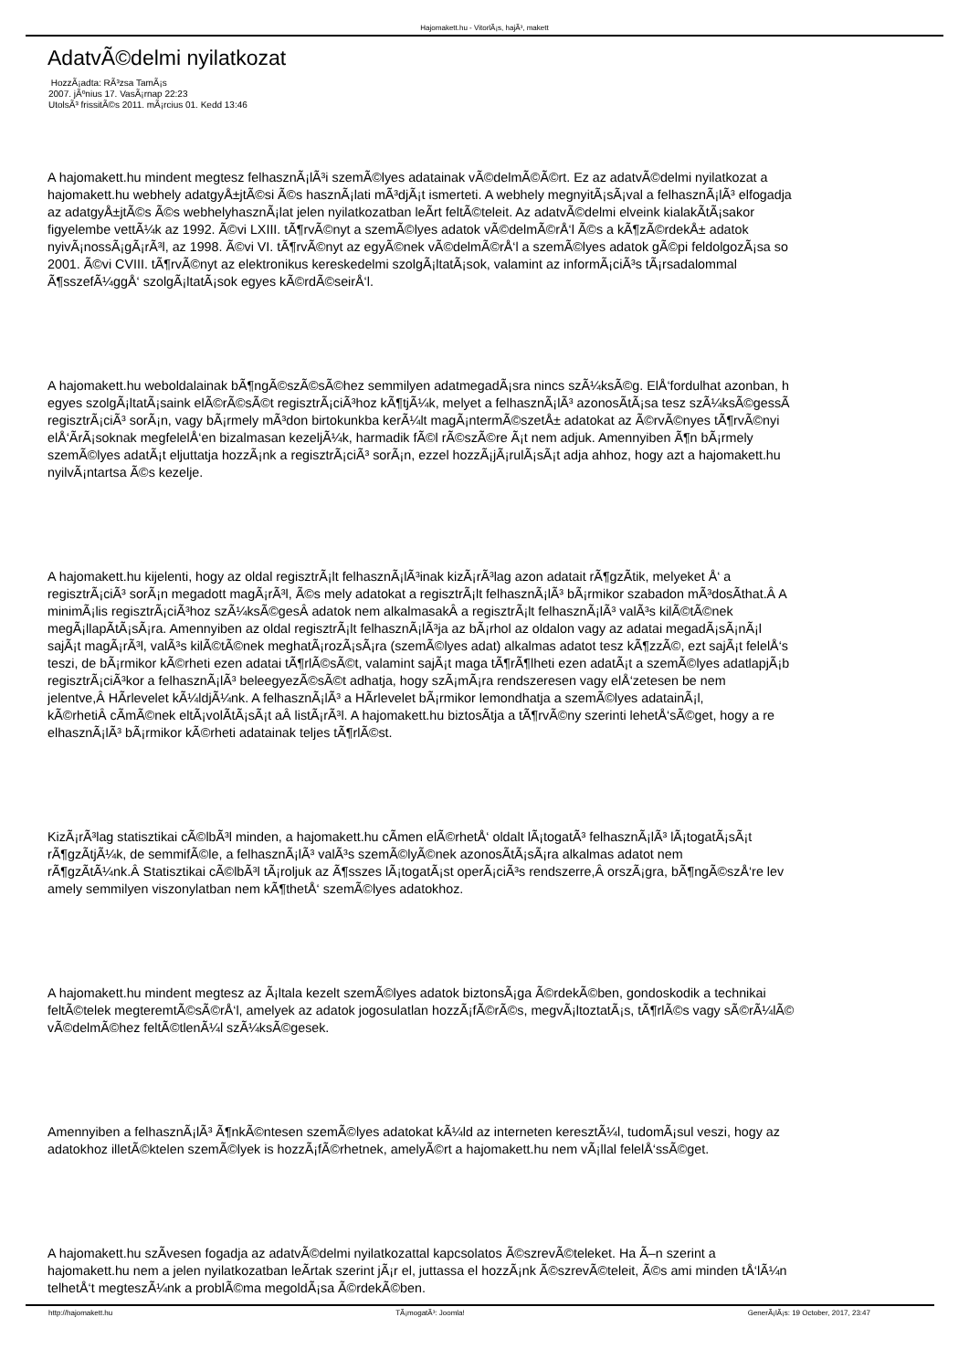Hajomakett.hu - VitorlÃ¡s, hajÃ³, makett
AdatvÃ©delmi nyilatkozat
HozzÃ¡adta: RÃ³zsa TamÃ¡s
2007. jÃºnius 17. VasÃ¡rnap 22:23
UtolsÃ³ frissitÃ©s 2011. mÃ¡rcius 01. Kedd 13:46
A hajomakett.hu mindent megtesz felhasznÃ¡lÃ³i szemÃ©lyes adatainak vÃ©delmÃ©Ã©rt. Ez az adatvÃ©delmi nyilatkozat a
hajomakett.hu webhely adatgyÅ±jtÃ©si Ã©s hasznÃ¡lati mÃ³djÃ¡t ismerteti. A webhely megnyitÃ¡sÃ¡val a felhasznÃ¡lÃ³ elfogadja
az adatgyÅ±jtÃ©s Ã©s webhelyhasznÃ¡lat jelen nyilatkozatban leÃ­rt feltÃ©teleit. Az adatvÃ©delmi elveink kialakÃ­tÃ¡sakor
figyelembe vettÃ¼k az 1992. Ã©vi LXIII. tÃ¶rvÃ©nyt a szemÃ©lyes adatok vÃ©delmÃ©rÅ‘l Ã©s a kÃ¶zÃ©rdekÅ± adatok
nyivÃ¡nossÃ¡gÃ¡rÃ³l, az 1998. Ã©vi VI. tÃ¶rvÃ©nyt az egyÃ©nek vÃ©delmÃ©rÅ‘l a szemÃ©lyes adatok gÃ©pi feldolgozÃ¡sa so
2001. Ã©vi CVIII. tÃ¶rvÃ©nyt az elektronikus kereskedelmi szolgÃ¡ltatÃ¡sok, valamint az informÃ¡ciÃ³s tÃ¡rsadalommal
Ã¶sszefÃ¼ggÅ‘ szolgÃ¡ltatÃ¡sok egyes kÃ©rdÃ©seirÅ‘l.
A hajomakett.hu weboldalainak bÃ¶ngÃ©szÃ©sÃ©hez semmilyen adatmegadÃ¡sra nincs szÃ¼ksÃ©g. ElÅ‘fordulhat azonban, h
egyes szolgÃ¡ltatÃ¡saink elÃ©rÃ©sÃ©t regisztrÃ¡ciÃ³hoz kÃ¶tjÃ¼k, melyet a felhasznÃ¡lÃ³ azonosÃ­tÃ¡sa tesz szÃ¼ksÃ©gessÃ
regisztrÃ¡ciÃ³ sorÃ¡n, vagy bÃ¡rmely mÃ³don birtokunkba kerÃ¼lt magÃ¡ntermÃ©szetÅ± adatokat az Ã©rvÃ©nyes tÃ¶rvÃ©nyi
elÅ‘Ã­rÃ¡soknak megfelelÅ‘en bizalmasan kezeljÃ¼k, harmadik fÃ©l rÃ©szÃ©re Ã¡t nem adjuk. Amennyiben Ã¶n bÃ¡rmely
szemÃ©lyes adatÃ¡t eljuttatja hozzÃ¡nk a regisztrÃ¡ciÃ³ sorÃ¡n, ezzel hozzÃ¡jÃ¡rulÃ¡sÃ¡t adja ahhoz, hogy azt a hajomakett.hu
nyilvÃ¡ntartsa Ã©s kezelje.
A hajomakett.hu kijelenti, hogy az oldal regisztrÃ¡lt felhasznÃ¡lÃ³inak kizÃ¡rÃ³lag azon adatait rÃ¶gzÃ­tik, melyeket Å‘ a
regisztrÃ¡ciÃ³ sorÃ¡n megadott magÃ¡rÃ³l, Ã©s mely adatokat a regisztrÃ¡lt felhasznÃ¡lÃ³ bÃ¡rmikor szabadon mÃ³dosÃ­that.Â A
minimÃ¡lis regisztrÃ¡ciÃ³hoz szÃ¼ksÃ©gesÂ adatok nem alkalmasakÂ a regisztrÃ¡lt felhasznÃ¡lÃ³ valÃ³s kilÃ©tÃ©nek
megÃ¡llapÃ­tÃ¡sÃ¡ra. Amennyiben az oldal regisztrÃ¡lt felhasznÃ¡lÃ³ja az bÃ¡rhol az oldalon vagy az adatai megadÃ¡sÃ¡nÃ¡l
sajÃ¡t magÃ¡rÃ³l, valÃ³s kilÃ©tÃ©nek meghatÃ¡rozÃ¡sÃ¡ra (szemÃ©lyes adat) alkalmas adatot tesz kÃ¶zzÃ©, ezt sajÃ¡t felelÅ‘s
teszi, de bÃ¡rmikor kÃ©rheti ezen adatai tÃ¶rlÃ©sÃ©t, valamint sajÃ¡t maga tÃ¶rÃ¶lheti ezen adatÃ¡t a szemÃ©lyes adatlapjÃ¡b
regisztrÃ¡ciÃ³kor a felhasznÃ¡lÃ³ beleegyezÃ©sÃ©t adhatja, hogy szÃ¡mÃ¡ra rendszeresen vagy elÅ‘zetesen be nem
jelentve,Â HÃ­rlevelet kÃ¼ldjÃ¼nk. A felhasznÃ¡lÃ³ a HÃ­rlevelet bÃ¡rmikor lemondhatja a szemÃ©lyes adatainÃ¡l,
kÃ©rhetiÂ cÃ­mÃ©nek eltÃ¡volÃ­tÃ¡sÃ¡t aÂ listÃ¡rÃ³l. A hajomakett.hu biztosÃ­tja a tÃ¶rvÃ©ny szerinti lehetÅ‘sÃ©get, hogy a re
elhasznÃ¡lÃ³ bÃ¡rmikor kÃ©rheti adatainak teljes tÃ¶rlÃ©st.
KizÃ¡rÃ³lag statisztikai cÃ©lbÃ³l minden, a hajomakett.hu cÃ­men elÃ©rhetÅ‘ oldalt lÃ¡togatÃ³ felhasznÃ¡lÃ³ lÃ¡togatÃ¡sÃ¡t
rÃ¶gzÃ­tjÃ¼k, de semmifÃ©le, a felhasznÃ¡lÃ³ valÃ³s szemÃ©lyÃ©nek azonosÃ­tÃ¡sÃ¡ra alkalmas adatot nem
rÃ¶gzÃ­tÃ¼nk.Â Statisztikai cÃ©lbÃ³l tÃ¡roljuk az Ã¶sszes lÃ¡togatÃ¡st operÃ¡ciÃ³s rendszerre,Â orszÃ¡gra, bÃ¶ngÃ©szÅ‘re lev
amely semmilyen viszonylatban nem kÃ¶thetÅ‘ szemÃ©lyes adatokhoz.
A hajomakett.hu mindent megtesz az Ã¡ltala kezelt szemÃ©lyes adatok biztonsÃ¡ga Ã©rdekÃ©ben, gondoskodik a technikai
feltÃ©telek megteremtÃ©sÃ©rÅ‘l, amelyek az adatok jogosulatlan hozzÃ¡fÃ©rÃ©s, megvÃ¡ltoztatÃ¡s, tÃ¶rlÃ©s vagy sÃ©rÃ¼lÃ©
vÃ©delmÃ©hez feltÃ©tlenÃ¼l szÃ¼ksÃ©gesek.
Amennyiben a felhasznÃ¡lÃ³ Ã¶nkÃ©ntesen szemÃ©lyes adatokat kÃ¼ld az interneten keresztÃ¼l, tudomÃ¡sul veszi, hogy az
adatokhoz illetÃ©ktelen szemÃ©lyek is hozzÃ¡fÃ©rhetnek, amelyÃ©rt a hajomakett.hu nem vÃ¡llal felelÅ‘ssÃ©get.
A hajomakett.hu szÃ­vesen fogadja az adatvÃ©delmi nyilatkozattal kapcsolatos Ã©szrevÃ©teleket. Ha Ã–n szerint a
hajomakett.hu nem a jelen nyilatkozatban leÃ­rtak szerint jÃ¡r el, juttassa el hozzÃ¡nk Ã©szrevÃ©teleit, Ã©s ami minden tÅ‘lÃ¼n
telhetÅ‘t megteszÃ¼nk a problÃ©ma megoldÃ¡sa Ã©rdekÃ©ben.
http://hajomakett.hu TÃ¡mogatÃ³: Joomla! GenerÃ¡lÃ¡s: 19 October, 2017, 23:47